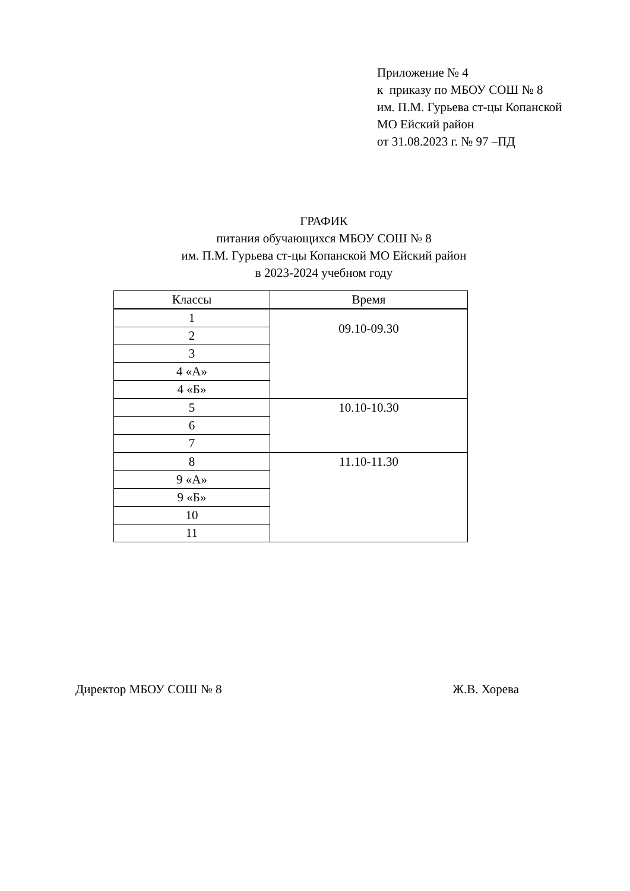Приложение № 4
к приказу по МБОУ СОШ № 8
им. П.М. Гурьева ст-цы Копанской
МО Ейский район
от 31.08.2023 г. № 97 –ПД
ГРАФИК
питания обучающихся МБОУ СОШ № 8
им. П.М. Гурьева ст-цы Копанской МО Ейский район
в 2023-2024 учебном году
| Классы | Время |
| --- | --- |
| 1 | 09.10-09.30 |
| 2 | |
| 3 | |
| 4 «А» | |
| 4 «Б» | |
| 5 | 10.10-10.30 |
| 6 | |
| 7 | |
| 8 | 11.10-11.30 |
| 9 «А» | |
| 9 «Б» | |
| 10 | |
| 11 | |
Директор МБОУ СОШ № 8 Ж.В. Хорева